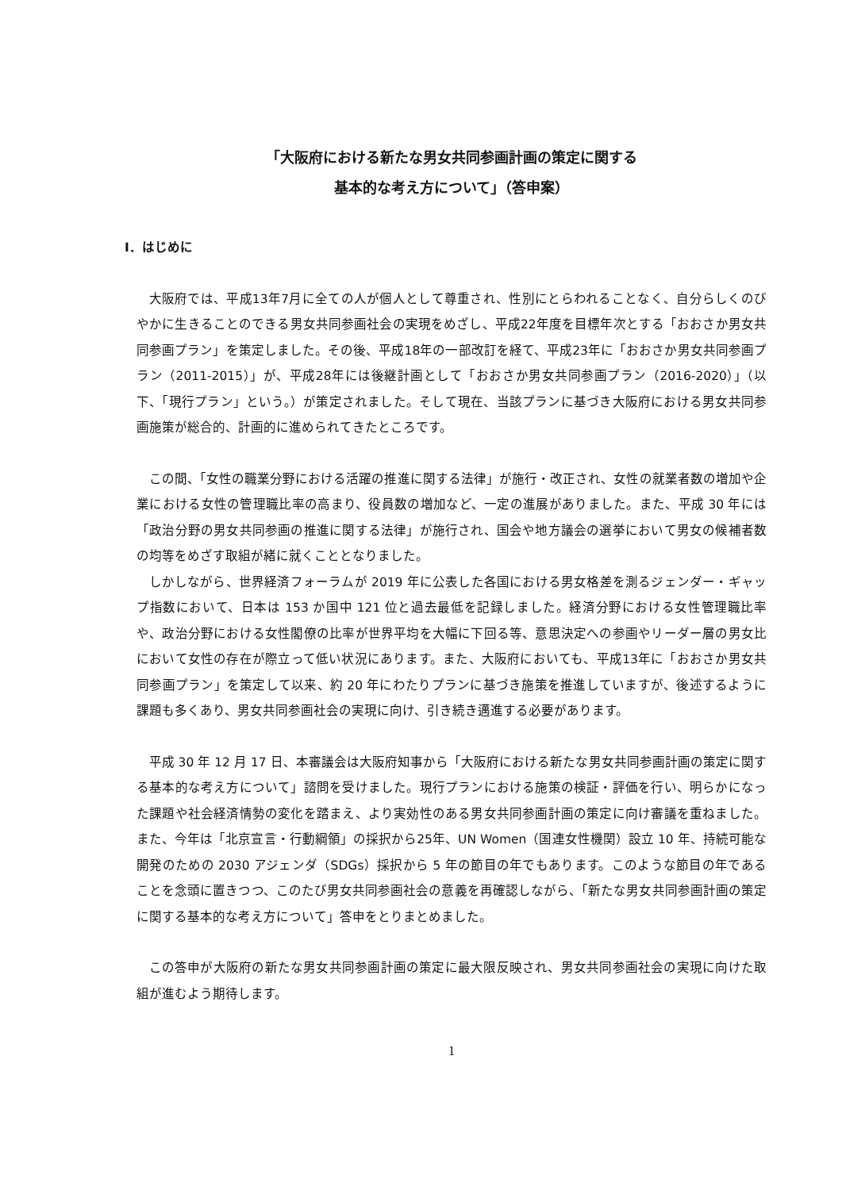「大阪府における新たな男女共同参画計画の策定に関する
基本的な考え方について」（答申案）
Ⅰ．はじめに
大阪府では、平成13年7月に全ての人が個人として尊重され、性別にとらわれることなく、自分らしくのびやかに生きることのできる男女共同参画社会の実現をめざし、平成22年度を目標年次とする「おおさか男女共同参画プラン」を策定しました。その後、平成18年の一部改訂を経て、平成23年に「おおさか男女共同参画プラン（2011-2015）」が、平成28年には後継計画として「おおさか男女共同参画プラン（2016-2020）」（以下、「現行プラン」という。）が策定されました。そして現在、当該プランに基づき大阪府における男女共同参画施策が総合的、計画的に進められてきたところです。
この間、「女性の職業分野における活躍の推進に関する法律」が施行・改正され、女性の就業者数の増加や企業における女性の管理職比率の高まり、役員数の増加など、一定の進展がありました。また、平成 30 年には「政治分野の男女共同参画の推進に関する法律」が施行され、国会や地方議会の選挙において男女の候補者数の均等をめざす取組が緒に就くこととなりました。
しかしながら、世界経済フォーラムが 2019 年に公表した各国における男女格差を測るジェンダー・ギャップ指数において、日本は 153 か国中 121 位と過去最低を記録しました。経済分野における女性管理職比率や、政治分野における女性閣僚の比率が世界平均を大幅に下回る等、意思決定への参画やリーダー層の男女比において女性の存在が際立って低い状況にあります。また、大阪府においても、平成13年に「おおさか男女共同参画プラン」を策定して以来、約 20 年にわたりプランに基づき施策を推進していますが、後述するように課題も多くあり、男女共同参画社会の実現に向け、引き続き邁進する必要があります。
平成 30 年 12 月 17 日、本審議会は大阪府知事から「大阪府における新たな男女共同参画計画の策定に関する基本的な考え方について」諮問を受けました。現行プランにおける施策の検証・評価を行い、明らかになった課題や社会経済情勢の変化を踏まえ、より実効性のある男女共同参画計画の策定に向け審議を重ねました。また、今年は「北京宣言・行動綱領」の採択から25年、UN Women（国連女性機関）設立 10 年、持続可能な開発のための 2030 アジェンダ（SDGs）採択から 5 年の節目の年でもあります。このような節目の年であることを念頭に置きつつ、このたび男女共同参画社会の意義を再確認しながら、「新たな男女共同参画計画の策定に関する基本的な考え方について」答申をとりまとめました。
この答申が大阪府の新たな男女共同参画計画の策定に最大限反映され、男女共同参画社会の実現に向けた取組が進むよう期待します。
1